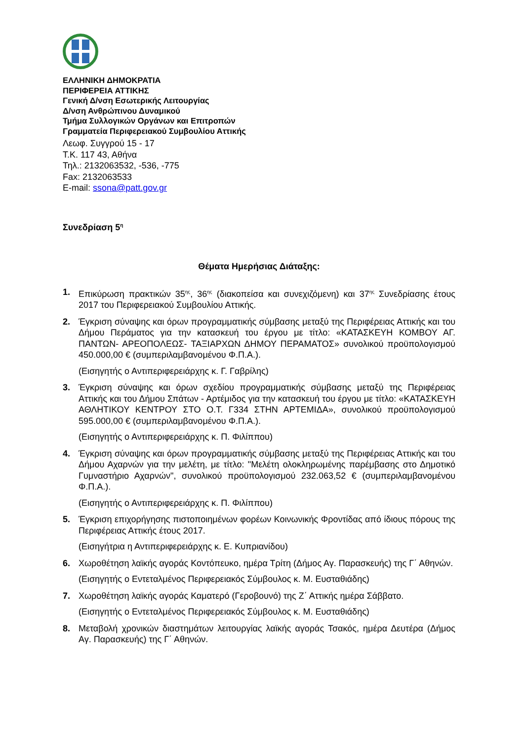ΕΛΛΗΝΙΚΗ ΔΗΜΟΚΡΑΤΙΑ
ΠΕΡΙΦΕΡΕΙΑ ΑΤΤΙΚΗΣ
Γενική Δ/νση Εσωτερικής Λειτουργίας
Δ/νση Ανθρώπινου Δυναμικού
Τμήμα Συλλογικών Οργάνων και Επιτροπών
Γραμματεία Περιφερειακού Συμβουλίου Αττικής
Λεωφ. Συγγρού 15 - 17
Τ.Κ. 117 43, Αθήνα
Τηλ.: 2132063532, -536, -775
Fax: 2132063533
E-mail: ssona@patt.gov.gr
Συνεδρίαση 5<sup>η</sup>
Θέματα Ημερήσιας Διάταξης:
1. Επικύρωση πρακτικών 35<sup>ης</sup>, 36<sup>ης</sup> (διακοπείσα και συνεχιζόμενη) και 37<sup>ης</sup> Συνεδρίασης έτους 2017 του Περιφερειακού Συμβουλίου Αττικής.
2. Έγκριση σύναψης και όρων προγραμματικής σύμβασης μεταξύ της Περιφέρειας Αττικής και του Δήμου Περάματος για την κατασκευή του έργου με τίτλο: «ΚΑΤΑΣΚΕΥΗ ΚΟΜΒΟΥ ΑΓ. ΠΑΝΤΩΝ- ΑΡΕΟΠΟΛΕΩΣ- ΤΑΞΙΑΡΧΩΝ ΔΗΜΟΥ ΠΕΡΑΜΑΤΟΣ» συνολικού προϋπολογισμού 450.000,00 € (συμπεριλαμβανομένου Φ.Π.Α.).
(Εισηγητής ο Αντιπεριφερειάρχης κ. Γ. Γαβρίλης)
3. Έγκριση σύναψης και όρων σχεδίου προγραμματικής σύμβασης μεταξύ της Περιφέρειας Αττικής και του Δήμου Σπάτων - Αρτέμιδος για την κατασκευή του έργου με τίτλο: «ΚΑΤΑΣΚΕΥΗ ΑΘΛΗΤΙΚΟΥ ΚΕΝΤΡΟΥ ΣΤΟ Ο.Τ. Γ334 ΣΤΗΝ ΑΡΤΕΜΙΔΑ», συνολικού προϋπολογισμού 595.000,00 € (συμπεριλαμβανομένου Φ.Π.Α.).
(Εισηγητής ο Αντιπεριφερειάρχης κ. Π. Φιλίππου)
4. Έγκριση σύναψης και όρων προγραμματικής σύμβασης μεταξύ της Περιφέρειας Αττικής και του Δήμου Αχαρνών για την μελέτη, με τίτλο: "Μελέτη ολοκληρωμένης παρέμβασης στο Δημοτικό Γυμναστήριο Αχαρνών", συνολικού προϋπολογισμού 232.063,52 € (συμπεριλαμβανομένου Φ.Π.Α.).
(Εισηγητής ο Αντιπεριφερειάρχης κ. Π. Φιλίππου)
5. Έγκριση επιχορήγησης πιστοποιημένων φορέων Κοινωνικής Φροντίδας από ίδιους πόρους της Περιφέρειας Αττικής έτους 2017.
(Εισηγήτρια η Αντιπεριφερειάρχης κ. Ε. Κυπριανίδου)
6. Χωροθέτηση λαϊκής αγοράς Κοντόπευκο, ημέρα Τρίτη (Δήμος Αγ. Παρασκευής) της Γ΄ Αθηνών.
(Εισηγητής ο Εντεταλμένος Περιφερειακός Σύμβουλος κ. Μ. Ευσταθιάδης)
7. Χωροθέτηση λαϊκής αγοράς Καματερό (Γεροβουνό) της Ζ΄ Αττικής ημέρα Σάββατο.
(Εισηγητής ο Εντεταλμένος Περιφερειακός Σύμβουλος κ. Μ. Ευσταθιάδης)
8. Μεταβολή χρονικών διαστημάτων λειτουργίας λαϊκής αγοράς Τσακός, ημέρα Δευτέρα (Δήμος Αγ. Παρασκευής) της Γ΄ Αθηνών.